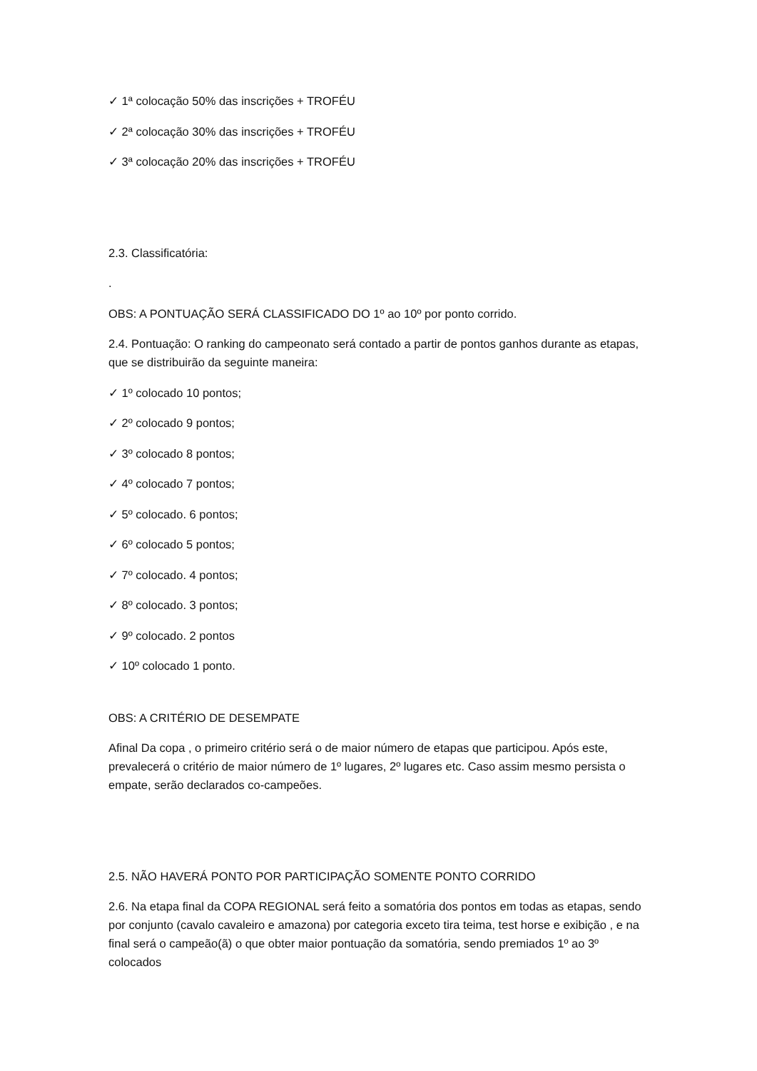✓ 1ª colocação 50% das inscrições + TROFÉU
✓ 2ª colocação 30% das inscrições + TROFÉU
✓ 3ª colocação 20% das inscrições + TROFÉU
2.3. Classificatória:
.
OBS: A PONTUAÇÃO SERÁ CLASSIFICADO DO 1º ao 10º por ponto corrido.
2.4. Pontuação: O ranking do campeonato será contado a partir de pontos ganhos durante as etapas, que se distribuirão da seguinte maneira:
✓ 1º colocado 10 pontos;
✓ 2º colocado 9 pontos;
✓ 3º colocado 8 pontos;
✓ 4º colocado 7 pontos;
✓ 5º colocado. 6 pontos;
✓ 6º colocado 5 pontos;
✓ 7º colocado. 4 pontos;
✓ 8º colocado. 3 pontos;
✓ 9º colocado. 2 pontos
✓ 10º colocado 1 ponto.
OBS: A CRITÉRIO DE DESEMPATE
Afinal Da copa , o primeiro critério será o de maior número de etapas que participou. Após este, prevalecerá o critério de maior número de 1º lugares, 2º lugares etc. Caso assim mesmo persista o empate, serão declarados co-campeões.
2.5. NÃO HAVERÁ PONTO POR PARTICIPAÇÃO SOMENTE PONTO CORRIDO
2.6. Na etapa final da COPA REGIONAL será feito a somatória dos pontos em todas as etapas, sendo por conjunto (cavalo cavaleiro e amazona) por categoria exceto tira teima, test horse e exibição , e na final será o campeão(ã) o que obter maior pontuação da somatória, sendo premiados 1º ao 3º colocados